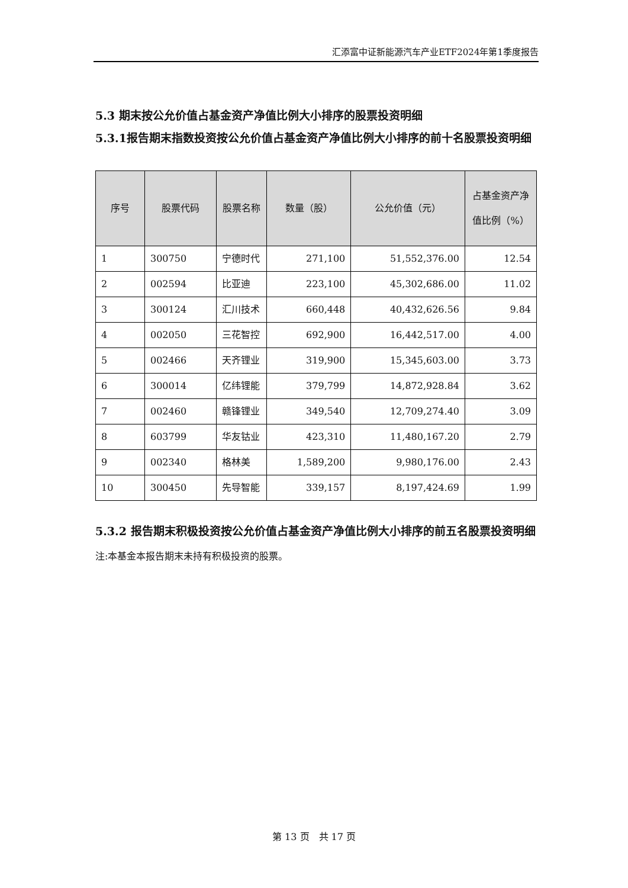汇添富中证新能源汽车产业ETF2024年第1季度报告
5.3 期末按公允价值占基金资产净值比例大小排序的股票投资明细
5.3.1报告期末指数投资按公允价值占基金资产净值比例大小排序的前十名股票投资明细
| 序号 | 股票代码 | 股票名称 | 数量（股） | 公允价值（元） | 占基金资产净值比例（%） |
| --- | --- | --- | --- | --- | --- |
| 1 | 300750 | 宁德时代 | 271,100 | 51,552,376.00 | 12.54 |
| 2 | 002594 | 比亚迪 | 223,100 | 45,302,686.00 | 11.02 |
| 3 | 300124 | 汇川技术 | 660,448 | 40,432,626.56 | 9.84 |
| 4 | 002050 | 三花智控 | 692,900 | 16,442,517.00 | 4.00 |
| 5 | 002466 | 天齐锂业 | 319,900 | 15,345,603.00 | 3.73 |
| 6 | 300014 | 亿纬锂能 | 379,799 | 14,872,928.84 | 3.62 |
| 7 | 002460 | 赣锋锂业 | 349,540 | 12,709,274.40 | 3.09 |
| 8 | 603799 | 华友钴业 | 423,310 | 11,480,167.20 | 2.79 |
| 9 | 002340 | 格林美 | 1,589,200 | 9,980,176.00 | 2.43 |
| 10 | 300450 | 先导智能 | 339,157 | 8,197,424.69 | 1.99 |
5.3.2 报告期末积极投资按公允价值占基金资产净值比例大小排序的前五名股票投资明细
注:本基金本报告期末未持有积极投资的股票。
第 13 页　共 17 页